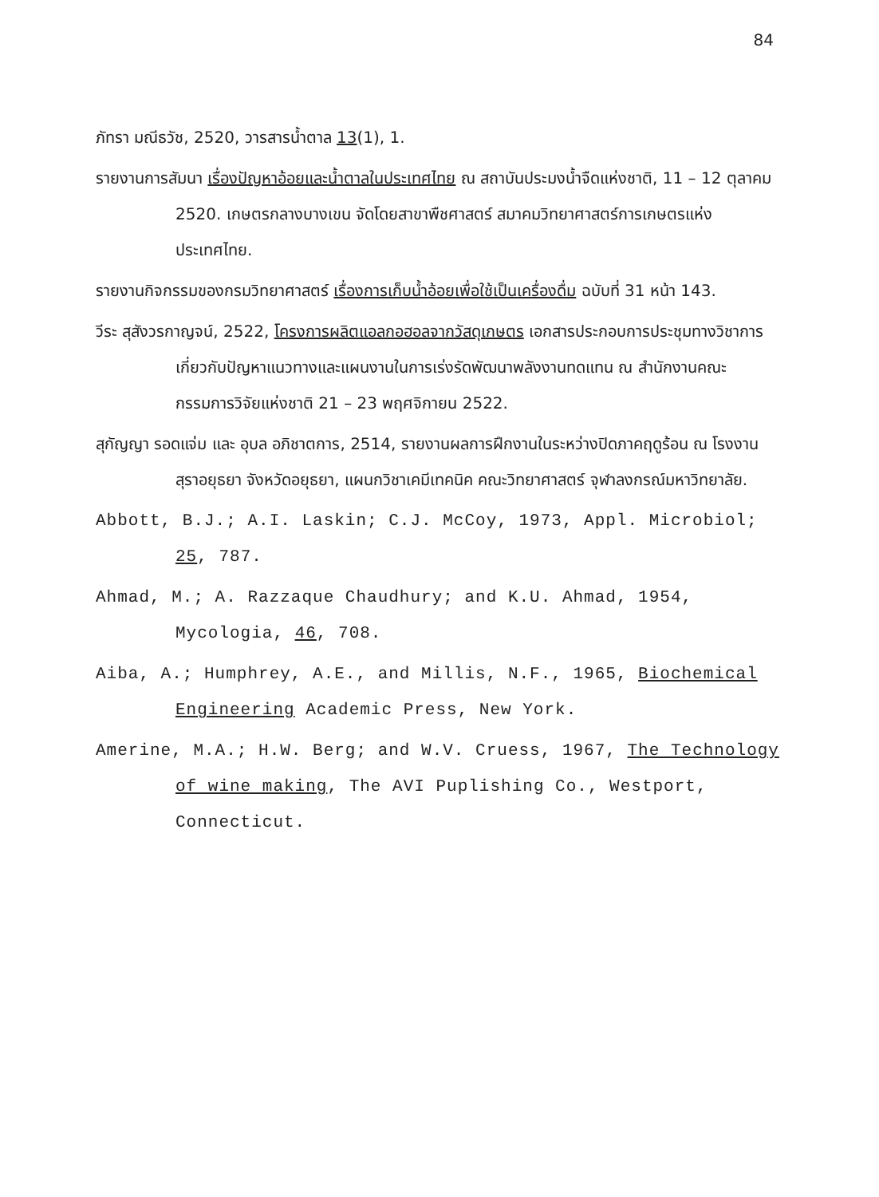84
ภัทรา มณีธวัช, 2520, วารสารน้ำตาล 13(1), 1.
รายงานการสัมนา เรื่องปัญหาอ้อยและน้ำตาลในประเทศไทย ณ สถาบันประมงน้ำจืดแห่งชาติ, 11 – 12 ตุลาคม 2520. เกษตรกลางบางเขน จัดโดยสาขาพืชศาสตร์ สมาคมวิทยาศาสตร์การเกษตรแห่งประเทศไทย.
รายงานกิจกรรมของกรมวิทยาศาสตร์ เรื่องการเก็บน้ำอ้อยเพื่อใช้เป็นเครื่องดื่ม ฉบับที่ 31 หน้า 143.
วีระ สุสังวรกาญจน์, 2522, โครงการผลิตแอลกอฮอลจากวัสดุเกษตร เอกสารประกอบการประชุมทางวิชาการเกี่ยวกับปัญหาแนวทางและแผนงานในการเร่งรัดพัฒนาพลังงานทดแทน ณ สำนักงานคณะกรรมการวิจัยแห่งชาติ 21 – 23 พฤศจิกายน 2522.
สุกัญญา รอดแจ่ม และ อุบล อภิชาตการ, 2514, รายงานผลการฝึกงานในระหว่างปิดภาคฤดูร้อน ณ โรงงานสุราอยุธยา จังหวัดอยุธยา, แผนกวิชาเคมีเทคนิค คณะวิทยาศาสตร์ จุฬาลงกรณ์มหาวิทยาลัย.
Abbott, B.J.; A.I. Laskin; C.J. McCoy, 1973, Appl. Microbiol; 25, 787.
Ahmad, M.; A. Razzaque Chaudhury; and K.U. Ahmad, 1954, Mycologia, 46, 708.
Aiba, A.; Humphrey, A.E., and Millis, N.F., 1965, Biochemical Engineering Academic Press, New York.
Amerine, M.A.; H.W. Berg; and W.V. Cruess, 1967, The Technology of wine making, The AVI Puplishing Co., Westport, Connecticut.